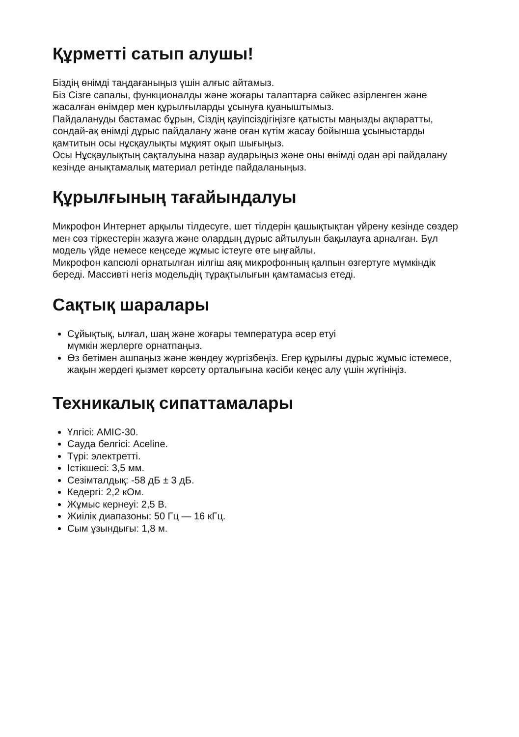Құрметті сатып алушы!
Біздің өнімді таңдағаныңыз үшін алғыс айтамыз.
Біз Сізге сапалы, функционалды және жоғары талаптарға сәйкес әзірленген және жасалған өнімдер мен құрылғыларды ұсынуға қуаныштымыз.
Пайдалануды бастамас бұрын, Сіздің қауіпсіздігіңізге қатысты маңызды ақпаратты, сондай-ақ өнімді дұрыс пайдалану және оған күтім жасау бойынша ұсыныстарды қамтитын осы нұсқаулықты мұқият оқып шығыңыз.
Осы Нұсқаулықтың сақталуына назар аударыңыз және оны өнімді одан әрі пайдалану кезінде анықтамалық материал ретінде пайдаланыңыз.
Құрылғының тағайындалуы
Микрофон Интернет арқылы тілдесуге, шет тілдерін қашықтықтан үйрену кезінде сөздер мен сөз тіркестерін жазуға және олардың дұрыс айтылуын бақылауға арналған. Бұл модель үйде немесе кеңседе жұмыс істеуге өте ыңғайлы.
Микрофон капсюлі орнатылған иілгіш аяқ микрофонның қалпын өзгертуге мүмкіндік береді. Массивті негіз модельдің тұрақтылығын қамтамасыз етеді.
Сақтық шаралары
Сұйықтық, ылғал, шаң және жоғары температура әсер етуі
мүмкін жерлерге орнатпаңыз.
Өз бетімен ашпаңыз және жөндеу жүргізбеңіз. Егер құрылғы дұрыс жұмыс істемесе, жақын жердегі қызмет көрсету орталығына кәсіби кеңес алу үшін жүгініңіз.
Техникалық сипаттамалары
Үлгісі: AMIC-30.
Сауда белгісі: Aceline.
Түрі: электретті.
Істікшесі: 3,5 мм.
Сезімталдық: -58 дБ ± 3 дБ.
Кедергі: 2,2 кОм.
Жұмыс кернеуі: 2,5 В.
Жиілік диапазоны: 50 Гц — 16 кГц.
Сым ұзындығы: 1,8 м.